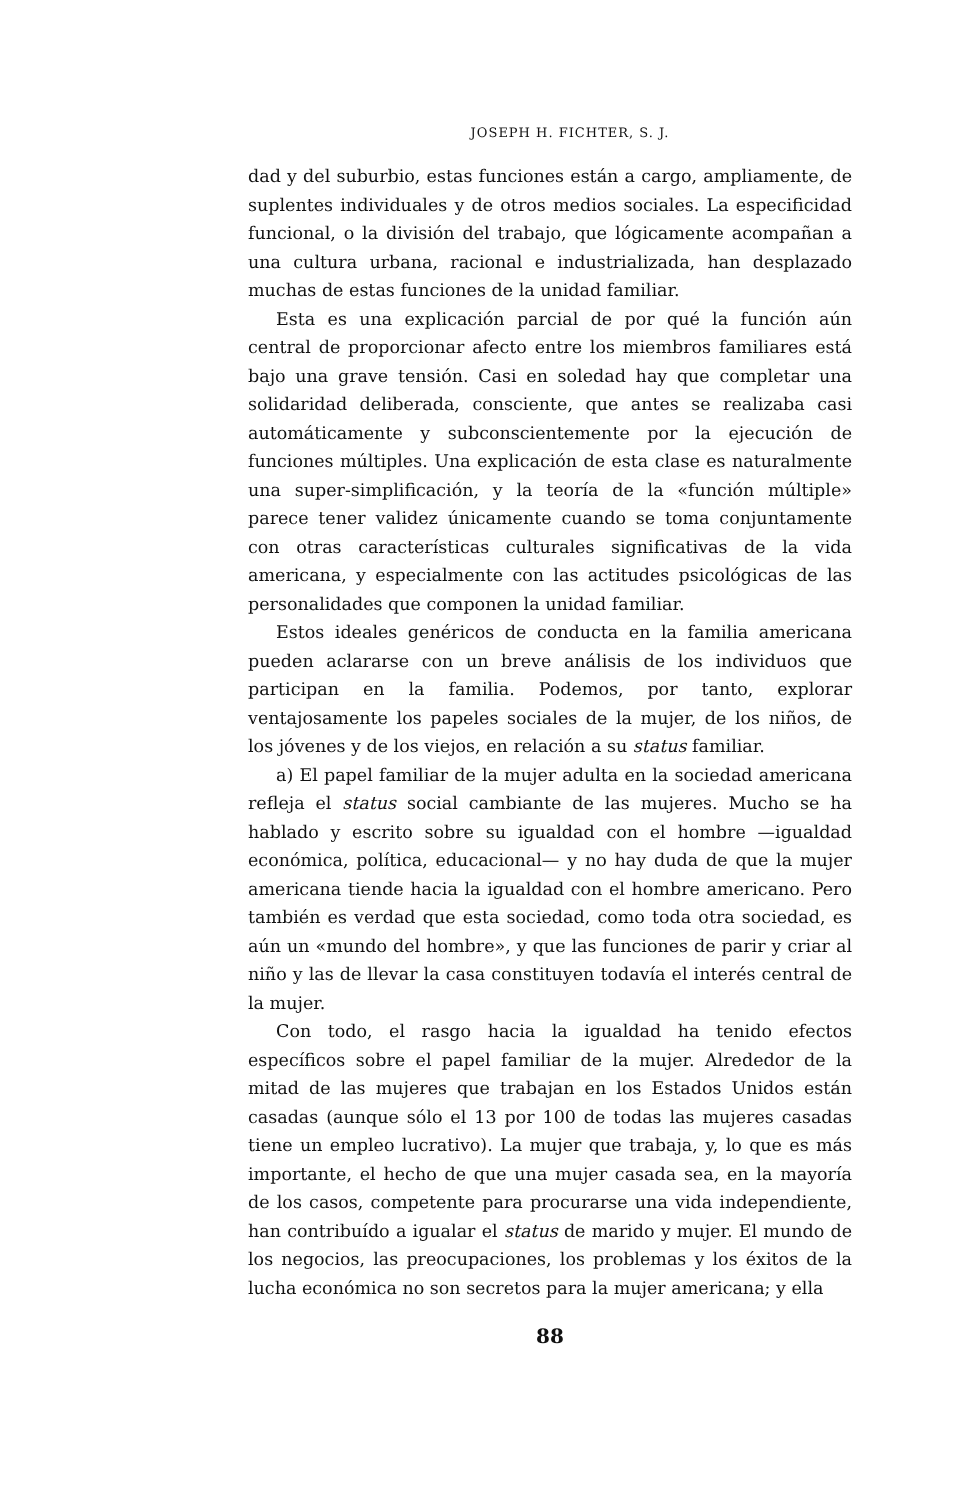JOSEPH H. FICHTER, S. J.
dad y del suburbio, estas funciones están a cargo, ampliamente, de suplentes individuales y de otros medios sociales. La especificidad funcional, o la división del trabajo, que lógicamente acompañan a una cultura urbana, racional e industrializada, han desplazado muchas de estas funciones de la unidad familiar.
Esta es una explicación parcial de por qué la función aún central de proporcionar afecto entre los miembros familiares está bajo una grave tensión. Casi en soledad hay que completar una solidaridad deliberada, consciente, que antes se realizaba casi automáticamente y subconscientemente por la ejecución de funciones múltiples. Una explicación de esta clase es naturalmente una super-simplificación, y la teoría de la «función múltiple» parece tener validez únicamente cuando se toma conjuntamente con otras características culturales significativas de la vida americana, y especialmente con las actitudes psicológicas de las personalidades que componen la unidad familiar.
Estos ideales genéricos de conducta en la familia americana pueden aclararse con un breve análisis de los individuos que participan en la familia. Podemos, por tanto, explorar ventajosamente los papeles sociales de la mujer, de los niños, de los jóvenes y de los viejos, en relación a su status familiar.
a) El papel familiar de la mujer adulta en la sociedad americana refleja el status social cambiante de las mujeres. Mucho se ha hablado y escrito sobre su igualdad con el hombre —igualdad económica, política, educacional— y no hay duda de que la mujer americana tiende hacia la igualdad con el hombre americano. Pero también es verdad que esta sociedad, como toda otra sociedad, es aún un «mundo del hombre», y que las funciones de parir y criar al niño y las de llevar la casa constituyen todavía el interés central de la mujer.
Con todo, el rasgo hacia la igualdad ha tenido efectos específicos sobre el papel familiar de la mujer. Alrededor de la mitad de las mujeres que trabajan en los Estados Unidos están casadas (aunque sólo el 13 por 100 de todas las mujeres casadas tiene un empleo lucrativo). La mujer que trabaja, y, lo que es más importante, el hecho de que una mujer casada sea, en la mayoría de los casos, competente para procurarse una vida independiente, han contribuído a igualar el status de marido y mujer. El mundo de los negocios, las preocupaciones, los problemas y los éxitos de la lucha económica no son secretos para la mujer americana; y ella
88